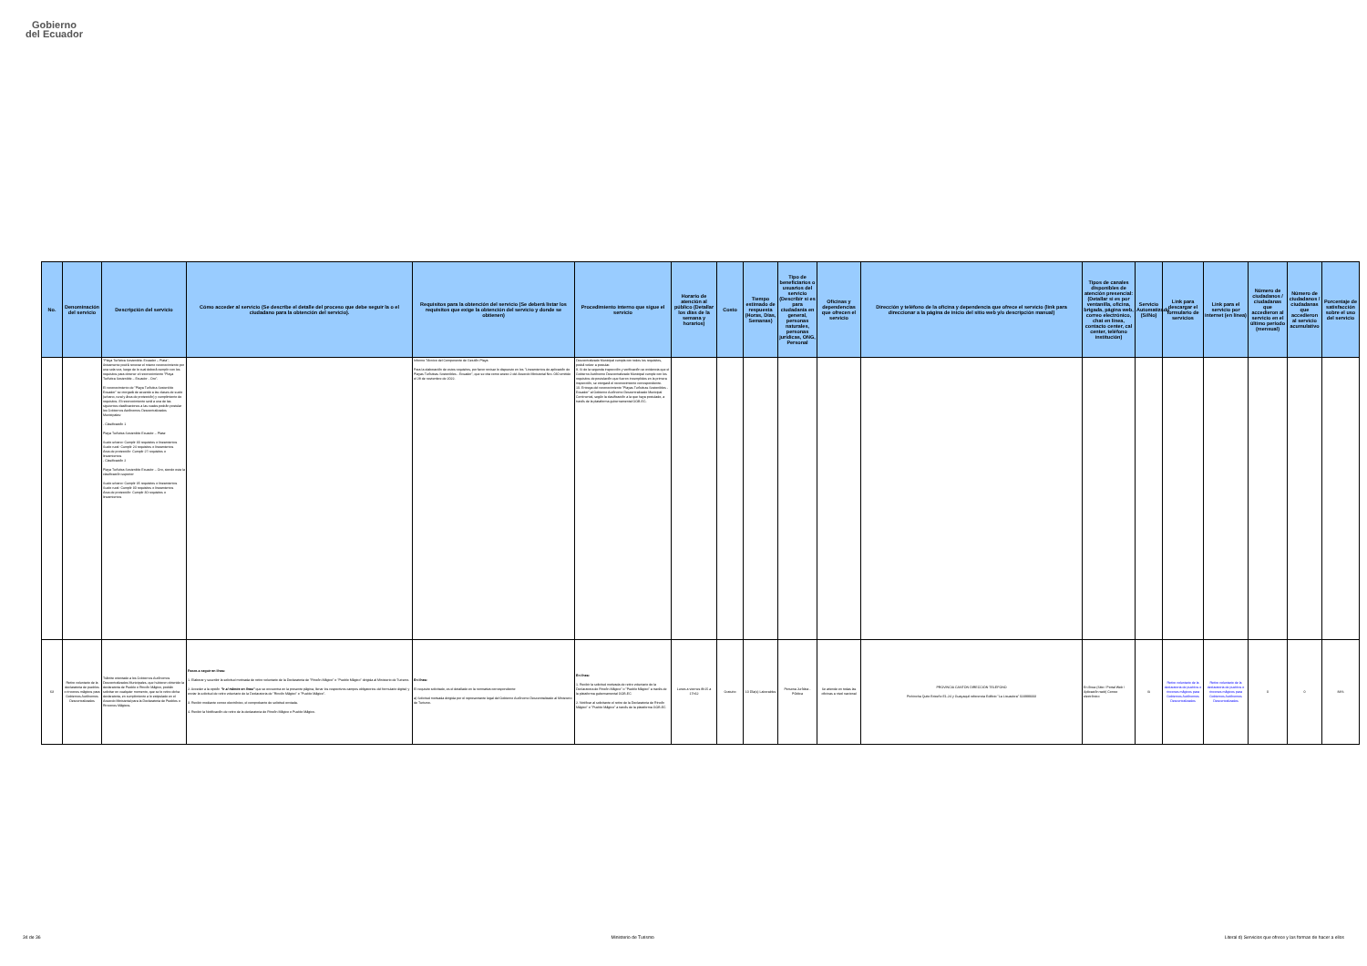Gobierno
del Ecuador
| No. | Denominación del servicio | Descripción del servicio | Cómo acceder al servicio (Se describe el detalle del proceso que debe seguir la o el ciudadano para la obtención del servicio). | Requisitos para la obtención del servicio (Se deberá listar los requisitos que exige la obtención del servicio y donde se obtienen) | Procedimiento interno que sigue el servicio | Horario de atención al público (Detallar los días de la semana y horarios) | Costo | Tiempo estimado de respuesta (Horas, Días, Semanas) | Tipo de beneficiarios o usuarios del servicio (Describir si es para ciudadanía en general, personas naturales, personas jurídicas, ONG, Personal | Oficinas y dependencias que ofrecen el servicio | Dirección y teléfono de la oficina y dependencia que ofrece el servicio (link para direccionar a la página de inicio del sitio web y/o descripción manual) | Tipos de canales disponibles de atención presencial: (Detallar si es por ventanilla, oficina, brigada, página web, correo electrónico, chat en línea, contacto center, cal center, teléfono institución) | Servicio Automatizado (Si/No) | Link para descargar el formulario de servicios | Link para el servicio por internet (en línea) | Número de ciudadanos / ciudadanas que accedieron al servicio en el último período (mensual) | Número de ciudadanos / ciudadanas que accedieron al servicio acumulativo | Porcentaje de satisfacción sobre el uso del servicio |
| --- | --- | --- | --- | --- | --- | --- | --- | --- | --- | --- | --- | --- | --- | --- | --- | --- | --- | --- |
| | | "Playa Turística Sostenible. Ecuador – Plata", únicamente podrá renovar el mismo reconocimiento por una sola vez, luego de lo cual deberá cumplir con los requisitos para obtener el reconocimiento "Playa Turística Sostenible – Ecuador - Oro". El reconocimiento de "Playa Turística Sostenible Ecuador" se otorgará de acuerdo a las clases de suelo (urbano, rural y área de protección) y cumplimiento de requisitos. El reconocimiento será a una de las siguientes clasificaciones a las cuales podrán postular los Gobiernos Autónomos Descentralizados Municipales: - Clasificación 1 Playa Turística Sostenible Ecuador – Plata: Suelo urbano: Cumplir 30 requisitos o lineamientos Suelo rural: Cumplir 24 requisitos o lineamientos Área de protección: Cumplir 27 requisitos o lineamientos - Clasificación 2 Playa Turística Sostenible Ecuador – Oro, siendo esta la clasificación superior: Suelo urbano: Cumplir 35 requisitos o lineamientos Suelo rural: Cumplir 30 requisitos o lineamientos Área de protección: Cumplir 30 requisitos o lineamientos | | Informe Técnico del Componente de Gestión Playa Para la elaboración de estos requisitos, por favor revisar lo dispuesto en los "Lineamientos de aplicación de Playas Turísticas Sostenibles - Ecuador", que se cita como anexo 2 del Acuerdo Ministerial Nro. 030 emitido el 28 de noviembre de 2022. | Descentralizado Municipal cumpla con todos los requisitos, podrá volver a postular. 9. Si de la segunda inspección y verificación se evidencia que el Gobierno Autónomo Descentralizado Municipal cumple con los requisitos de postulación que fueron incumplidos en la primera inspección, se otorgará el reconocimiento correspondiente. 10. Entrega del reconocimiento "Playas Turísticas Sostenibles - Ecuador" al Gobierno Autónomo Descentralizado Municipal Continental, según la clasificación a la que haya postulado, a través de la plataforma gubernamental GOB.EC. | | | | | | | | | | | | | |
| 63 | Retiro voluntario de la declaratoria de pueblos o rincones mágicos para Gobiernos Autónomos Descentralizados | Trámite orientado a los Gobiernos Autónomos Descentralizados Municipales, que hubieren obtenido la declaratoria de Pueblo o Rincón Mágico, podrán solicitar en cualquier momento, que se le retire dicha declaratoria, en cumplimiento a lo estipulado en el Acuerdo Ministerial para la Declaratoria de Pueblos o Rincones Mágicos. | Pasos a seguir en línea: 1. Elaborar y suscribir la solicitud motivada de retiro voluntario de la Declaratoria de "Rincón Mágico" o "Pueblo Mágico" dirigida al Ministerio de Turismo. 2. Acceder a la opción "Ir al trámite en línea" que se encuentra en la presente página, llenar los respectivos campos obligatorios del formulario digital; y enviar la solicitud de retiro voluntario de la Declaratoria de "Rincón Mágico" o "Pueblo Mágico". 3. Recibir mediante correo electrónico, el comprobante de solicitud enviada. 4. Recibir la Notificación de retiro de la declaratoria de Rincón Mágico o Pueblo Mágico. | En línea: El requisito solicitado, es el detallado en la normativa correspondiente: a) Solicitud motivada dirigida por el representante legal del Gobierno Autónomo Descentralizado al Ministerio de Turismo. | En línea: 1. Recibir la solicitud motivada de retiro voluntario de la Declaratoria de Rincón Mágico" o "Pueblo Mágico" a través de la plataforma gubernamental GOB.EC 2. Notificar al solicitante el retiro de la Declaratoria de Rincón Mágico" o "Pueblo Mágico" a través de la plataforma GOB.EC | Lunes a viernes 8h15 a 17h62 | Gratuito | 10 Día(s) Laborables | Persona Jurídica - Pública | Se atiende en todas las oficinas a nivel nacional | PROVINCIA CANTÓN DIRECCIÓN TELÉFONO Pichincha Quito Briceño E1-24 y Guayaquil referencia Edificio "La Licuadora" 023999333 | En línea (Sitio / Portal Web / Aplicación web) Correo electrónico | Si | Retiro voluntario de la declaratoria de pueblos o rincones mágicos para Gobiernos Autónomos Descentralizados | Retiro voluntario de la declaratoria de pueblos o rincones mágicos para Gobiernos Autónomos Descentralizados | 0 | 0 | 84% |
34 de 36 Ministerio de Turismo Literal d) Servicios que ofrece y las formas de hacer a ellos